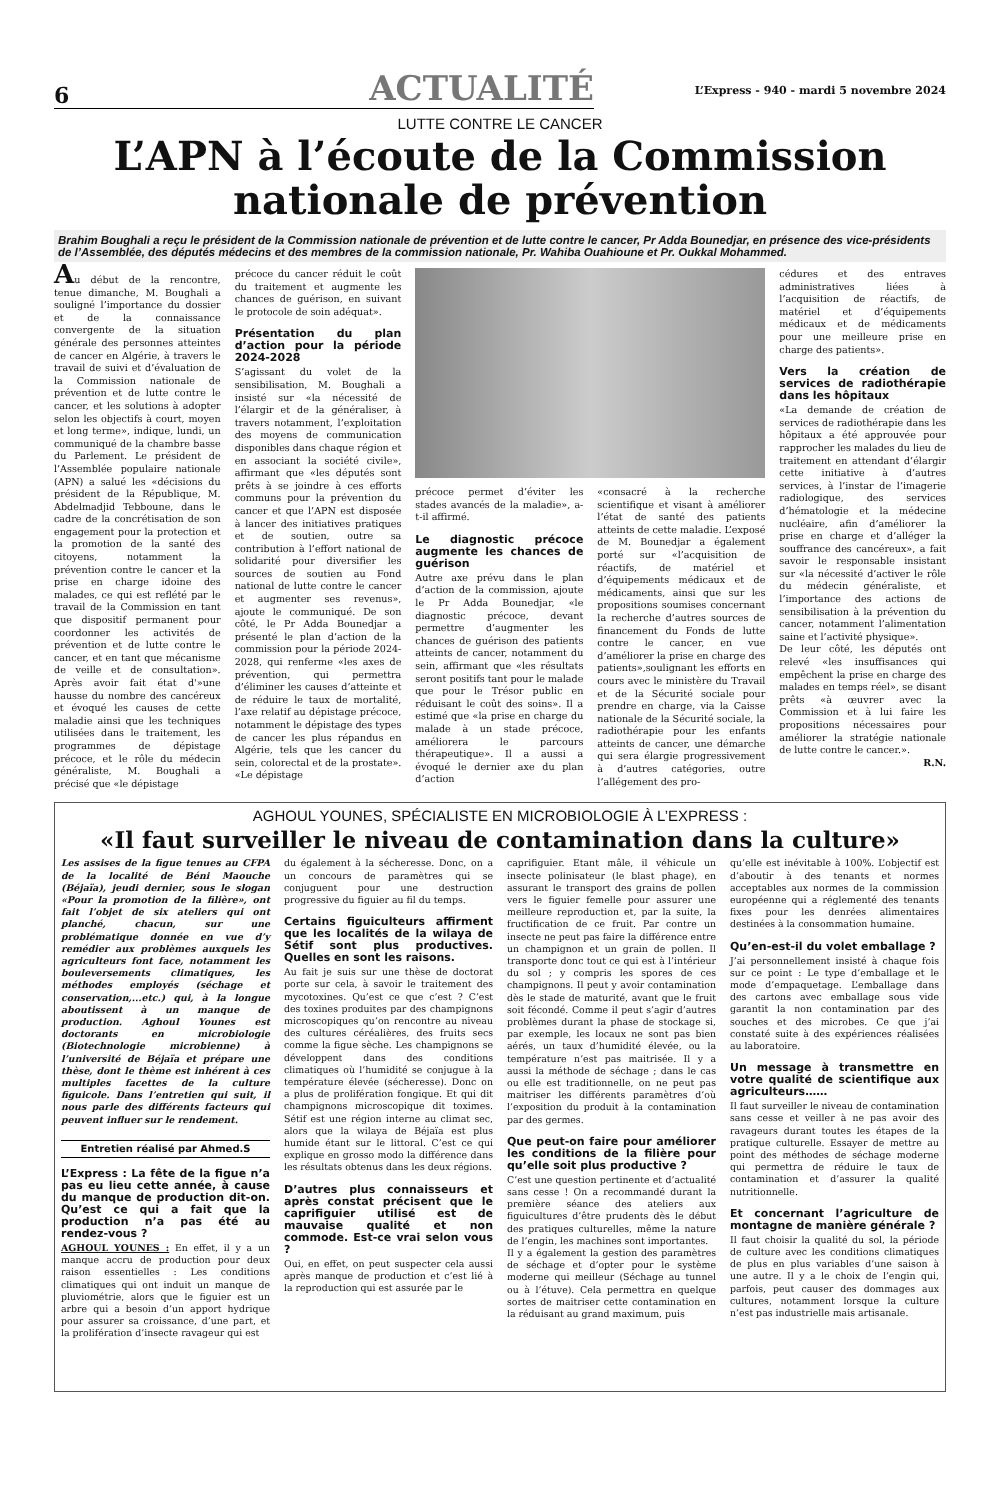6
ACTUALITÉ
L’Express - 940 - mardi 5 novembre 2024
LUTTE CONTRE LE CANCER
L’APN à l’écoute de la Commission nationale de prévention
Brahim Boughali a reçu le président de la Commission nationale de prévention et de lutte contre le cancer, Pr Adda Bounedjar, en présence des vice-présidents de l’Assemblée, des députés médecins et des membres de la commission nationale, Pr. Wahiba Ouahioune et Pr. Oukkal Mohammed.
Au début de la rencontre, tenue dimanche, M. Boughali a souligné l’importance du dossier et de la connaissance convergente de la situation générale des personnes atteintes de cancer en Algérie, à travers le travail de suivi et d’évaluation de la Commission nationale de prévention et de lutte contre le cancer, et les solutions à adopter selon les objectifs à court, moyen et long terme», indique, lundi, un communiqué de la chambre basse du Parlement. Le président de l’Assemblée populaire nationale (APN) a salué les «décisions du président de la République, M. Abdelmadjid Tebboune, dans le cadre de la concrétisation de son engagement pour la protection et la promotion de la santé des citoyens, notamment la prévention contre le cancer et la prise en charge idoine des malades, ce qui est reflété par le travail de la Commission en tant que dispositif permanent pour coordonner les activités de prévention et de lutte contre le cancer, et en tant que mécanisme de veille et de consultation». Après avoir fait état d'»une hausse du nombre des cancéreux et évoqué les causes de cette maladie ainsi que les techniques utilisées dans le traitement, les programmes de dépistage précoce, et le rôle du médecin généraliste, M. Boughali a précisé que «le dépistage
précoce du cancer réduit le coût du traitement et augmente les chances de guérison, en suivant le protocole de soin adéquat».
Présentation du plan d’action pour la période 2024-2028
S’agissant du volet de la sensibilisation, M. Boughali a insisté sur «la nécessité de l’élargir et de la généraliser, à travers notamment, l’exploitation des moyens de communication disponibles dans chaque région et en associant la société civile», affirmant que «les députés sont prêts à se joindre à ces efforts communs pour la prévention du cancer et que l’APN est disposée à lancer des initiatives pratiques et de soutien, outre sa contribution à l’effort national de solidarité pour diversifier les sources de soutien au Fond national de lutte contre le cancer et augmenter ses revenus», ajoute le communiqué. De son côté, le Pr Adda Bounedjar a présenté le plan d’action de la commission pour la période 2024-2028, qui renferme «les axes de prévention, qui permettra d’éliminer les causes d’atteinte et de réduire le taux de mortalité, l’axe relatif au dépistage précoce, notamment le dépistage des types de cancer les plus répandus en Algérie, tels que les cancer du sein, colorectal et de la prostate». «Le dépistage
précoce permet d’éviter les stades avancés de la maladie», a-t-il affirmé.
Le diagnostic précoce augmente les chances de guérison
Autre axe prévu dans le plan d’action de la commission, ajoute le Pr Adda Bounedjar, «le diagnostic précoce, devant permettre d’augmenter les chances de guérison des patients atteints de cancer, notamment du sein, affirmant que «les résultats seront positifs tant pour le malade que pour le Trésor public en réduisant le coût des soins». Il a estimé que «la prise en charge du malade à un stade précoce, améliorera le parcours thérapeutique». Il a aussi a évoqué le dernier axe du plan d’action
«consacré à la recherche scientifique et visant à améliorer l’état de santé des patients atteints de cette maladie. L’exposé de M. Bounedjar a également porté sur «l’acquisition de réactifs, de matériel et d’équipements médicaux et de médicaments, ainsi que sur les propositions soumises concernant la recherche d’autres sources de financement du Fonds de lutte contre le cancer, en vue d’améliorer la prise en charge des patients»,soulignant les efforts en cours avec le ministère du Travail et de la Sécurité sociale pour prendre en charge, via la Caisse nationale de la Sécurité sociale, la radiothérapie pour les enfants atteints de cancer, une démarche qui sera élargie progressivement à d’autres catégories, outre l’allégement des pro-
cédures et des entraves administratives liées à l’acquisition de réactifs, de matériel et d’équipements médicaux et de médicaments pour une meilleure prise en charge des patients».
Vers la création de services de radiothérapie dans les hôpitaux
«La demande de création de services de radiothérapie dans les hôpitaux a été approuvée pour rapprocher les malades du lieu de traitement en attendant d’élargir cette initiative à d’autres services, à l’instar de l’imagerie radiologique, des services d’hématologie et la médecine nucléaire, afin d’améliorer la prise en charge et d’alléger la souffrance des cancéreux», a fait savoir le responsable insistant sur «la nécessité d’activer le rôle du médecin généraliste, et l’importance des actions de sensibilisation à la prévention du cancer, notamment l’alimentation saine et l’activité physique».
De leur côté, les députés ont relevé «les insuffisances qui empêchent la prise en charge des malades en temps réel», se disant prêts «à œuvrer avec la Commission et à lui faire les propositions nécessaires pour améliorer la stratégie nationale de lutte contre le cancer.».
R.N.
AGHOUL YOUNES, SPÉCIALISTE EN MICROBIOLOGIE À L’EXPRESS :
«Il faut surveiller le niveau de contamination dans la culture»
Les assises de la figue tenues au CFPA de la localité de Béni Maouche (Béjaïa), jeudi dernier, sous le slogan «Pour la promotion de la filière», ont fait l’objet de six ateliers qui ont planché, chacun, sur une problématique donnée en vue d’y remédier aux problèmes auxquels les agriculteurs font face, notamment les bouleversements climatiques, les méthodes employés (séchage et conservation,...etc.) qui, à la longue aboutissent à un manque de production. Aghoul Younes est doctorants en microbiologie (Biotechnologie microbienne) à l’université de Béjaïa et prépare une thèse, dont le thème est inhérent à ces multiples facettes de la culture figuicole. Dans l’entretien qui suit, il nous parle des différents facteurs qui peuvent influer sur le rendement.
Entretien réalisé par Ahmed.S
L’Express : La fête de la figue n’a pas eu lieu cette année, à cause du manque de production dit-on. Qu’est ce qui a fait que la production n’a pas été au rendez-vous ?
AGHOUL YOUNES : En effet, il y a un manque accru de production pour deux raison essentielles : Les conditions climatiques qui ont induit un manque de pluviométrie, alors que le figuier est un arbre qui a besoin d’un apport hydrique pour assurer sa croissance, d’une part, et la prolifération d’insecte ravageur qui est
du également à la sécheresse. Donc, on a un concours de paramètres qui se conjuguent pour une destruction progressive du figuier au fil du temps.
Certains figuiculteurs affirment que les localités de la wilaya de Sétif sont plus productives. Quelles en sont les raisons.
Au fait je suis sur une thèse de doctorat porte sur cela, à savoir le traitement des mycotoxines. Qu’est ce que c’est ? C’est des toxines produites par des champignons microscopiques qu’on rencontre au niveau des cultures céréalières, des fruits secs comme la figue sèche. Les champignons se développent dans des conditions climatiques où l’humidité se conjugue à la température élevée (sécheresse). Donc on a plus de prolifération fongique. Et qui dit champignons microscopique dit toximes. Sétif est une région interne au climat sec, alors que la wilaya de Béjaïa est plus humide étant sur le littoral. C’est ce qui explique en grosso modo la différence dans les résultats obtenus dans les deux régions.
D’autres plus connaisseurs et après constat précisent que le caprifiguier utilisé est de mauvaise qualité et non commode. Est-ce vrai selon vous ?
Oui, en effet, on peut suspecter cela aussi après manque de production et c’est lié à la reproduction qui est assurée par le
caprifiguier. Etant mâle, il véhicule un insecte polinisateur (le blast phage), en assurant le transport des grains de pollen vers le figuier femelle pour assurer une meilleure reproduction et, par la suite, la fructification de ce fruit. Par contre un insecte ne peut pas faire la différence entre un champignon et un grain de pollen. Il transporte donc tout ce qui est à l’intérieur du sol ; y compris les spores de ces champignons. Il peut y avoir contamination dès le stade de maturité, avant que le fruit soit fécondé. Comme il peut s’agir d’autres problèmes durant la phase de stockage si, par exemple, les locaux ne sont pas bien aérés, un taux d’humidité élevée, ou la température n’est pas maitrisée. Il y a aussi la méthode de séchage ; dans le cas ou elle est traditionnelle, on ne peut pas maitriser les différents paramètres d’où l’exposition du produit à la contamination par des germes.
Que peut-on faire pour améliorer les conditions de la filière pour qu’elle soit plus productive ?
C’est une question pertinente et d’actualité sans cesse ! On a recommandé durant la première séance des ateliers aux figuicultures d’être prudents dès le début des pratiques culturelles, même la nature de l’engin, les machines sont importantes.
Il y a également la gestion des paramètres de séchage et d’opter pour le système moderne qui meilleur (Séchage au tunnel ou à l’étuve). Cela permettra en quelque sortes de maitriser cette contamination en la réduisant au grand maximum, puis
qu’elle est inévitable à 100%. L’objectif est d’aboutir à des tenants et normes acceptables aux normes de la commission européenne qui a réglementé des tenants fixes pour les denrées alimentaires destinées à la consommation humaine.
Qu’en-est-il du volet emballage ?
J’ai personnellement insisté à chaque fois sur ce point : Le type d’emballage et le mode d’empaquetage. L’emballage dans des cartons avec emballage sous vide garantit la non contamination par des souches et des microbes. Ce que j’ai constaté suite à des expériences réalisées au laboratoire.
Un message à transmettre en votre qualité de scientifique aux agriculteurs……
Il faut surveiller le niveau de contamination sans cesse et veiller à ne pas avoir des ravageurs durant toutes les étapes de la pratique culturelle. Essayer de mettre au point des méthodes de séchage moderne qui permettra de réduire le taux de contamination et d’assurer la qualité nutritionnelle.
Et concernant l’agriculture de montagne de manière générale ?
Il faut choisir la qualité du sol, la période de culture avec les conditions climatiques de plus en plus variables d’une saison à une autre. Il y a le choix de l’engin qui, parfois, peut causer des dommages aux cultures, notamment lorsque la culture n’est pas industrielle mais artisanale.